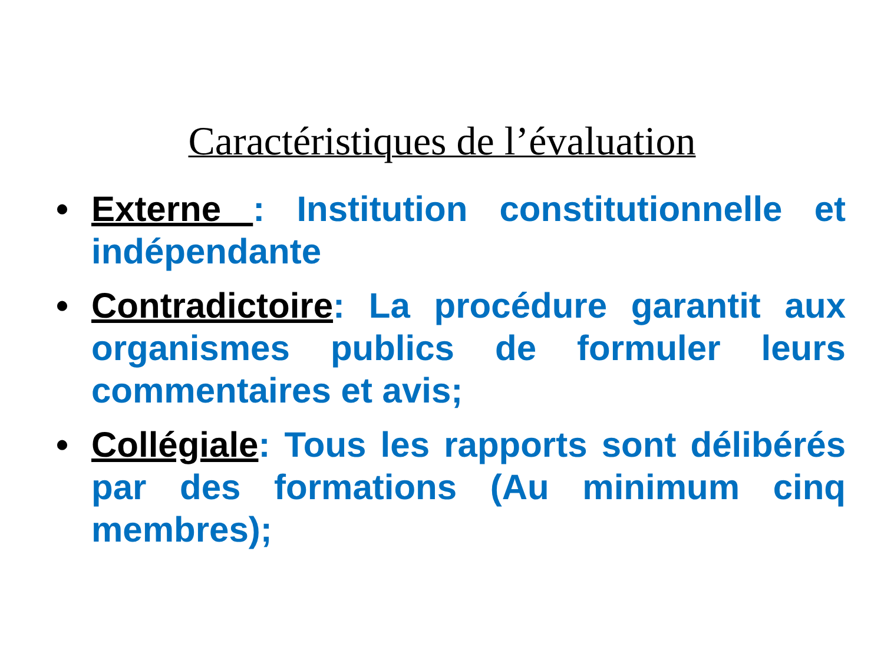Caractéristiques de l’évaluation
• Externe : Institution constitutionnelle et indépendante
• Contradictoire: La procédure garantit aux organismes publics de formuler leurs commentaires et avis;
• Collégiale: Tous les rapports sont délibérés par des formations (Au minimum cinq membres);